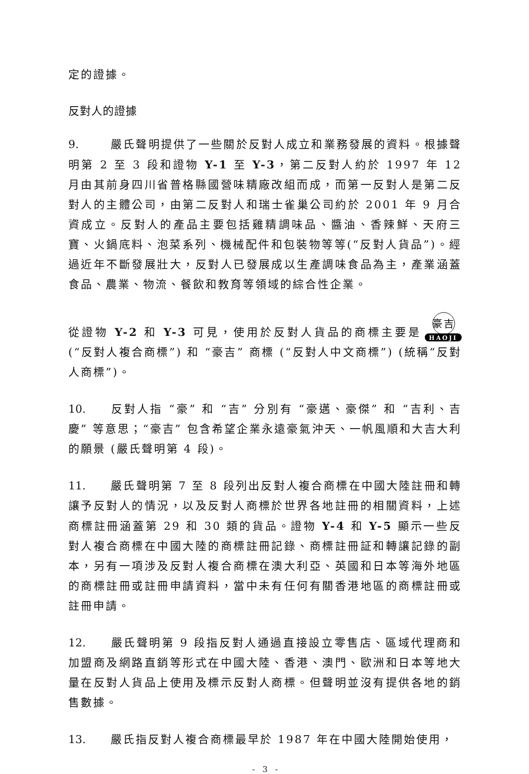定的證據。
反對人的證據
9. 嚴氏聲明提供了一些關於反對人成立和業務發展的資料。根據聲明第 2 至 3 段和證物 Y-1 至 Y-3，第二反對人約於 1997 年 12 月由其前身四川省普格縣國營味精廠改組而成，而第一反對人是第二反對人的主體公司，由第二反對人和瑞士雀巢公司約於 2001 年 9 月合資成立。反對人的產品主要包括雞精調味品、醬油、香辣鮮、天府三寶、火鍋底料、泡菜系列、機械配件和包裝物等等(“反對人貨品”)。經過近年不斷發展壯大，反對人已發展成以生產調味食品為主，產業涵蓋食品、農業、物流、餐飲和教育等領域的綜合性企業。
從證物 Y-2 和 Y-3 可見，使用於反對人貨品的商標主要是
豪吉
HAOJI
(“反對人複合商標”) 和 “豪吉” 商標 (“反對人中文商標”) (統稱“反對人商標”)。
10. 反對人指 “豪” 和 “吉” 分別有 “豪邁、豪傑” 和 “吉利、吉慶” 等意思；“豪吉” 包含希望企業永遠豪氣沖天、一帆風順和大吉大利的願景 (嚴氏聲明第 4 段)。
11. 嚴氏聲明第 7 至 8 段列出反對人複合商標在中國大陸註冊和轉讓予反對人的情況，以及反對人商標於世界各地註冊的相關資料，上述商標註冊涵蓋第 29 和 30 類的貨品。證物 Y-4 和 Y-5 顯示一些反對人複合商標在中國大陸的商標註冊記錄、商標註冊証和轉讓記錄的副本，另有一項涉及反對人複合商標在澳大利亞、英國和日本等海外地區的商標註冊或註冊申請資料，當中未有任何有關香港地區的商標註冊或註冊申請。
12. 嚴氏聲明第 9 段指反對人通過直接設立零售店、區域代理商和加盟商及網路直銷等形式在中國大陸、香港、澳門、歐洲和日本等地大量在反對人貨品上使用及標示反對人商標。但聲明並沒有提供各地的銷售數據。
13. 嚴氏指反對人複合商標最早於 1987 年在中國大陸開始使用，
- 3 -